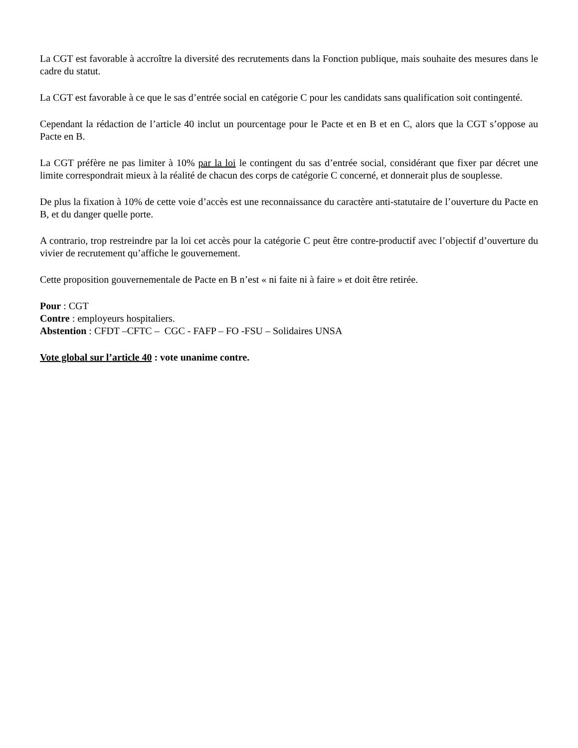La CGT est favorable à accroître la diversité des recrutements dans la Fonction publique, mais souhaite des mesures dans le cadre du statut.
La CGT est favorable à ce que le sas d’entrée social en catégorie C pour les candidats sans qualification soit contingenté.
Cependant la rédaction de l’article 40 inclut un pourcentage pour le Pacte et en B et en C, alors que la CGT s’oppose au Pacte en B.
La CGT préfère ne pas limiter à 10% par la loi le contingent du sas d’entrée social, considérant que fixer par décret une limite correspondrait mieux à la réalité de chacun des corps de catégorie C concerné, et donnerait plus de souplesse.
De plus la fixation à 10% de cette voie d’accès est une reconnaissance du caractère anti-statutaire de l’ouverture du Pacte en B, et du danger quelle porte.
A contrario, trop restreindre par la loi cet accès pour la catégorie C peut être contre-productif avec l’objectif d’ouverture du vivier de recrutement qu’affiche le gouvernement.
Cette proposition gouvernementale de Pacte en B n’est « ni faite ni à faire » et doit être retirée.
Pour : CGT
Contre : employeurs hospitaliers.
Abstention : CFDT –CFTC – CGC - FAFP – FO -FSU – Solidaires UNSA
Vote global sur l’article 40 : vote unanime contre.